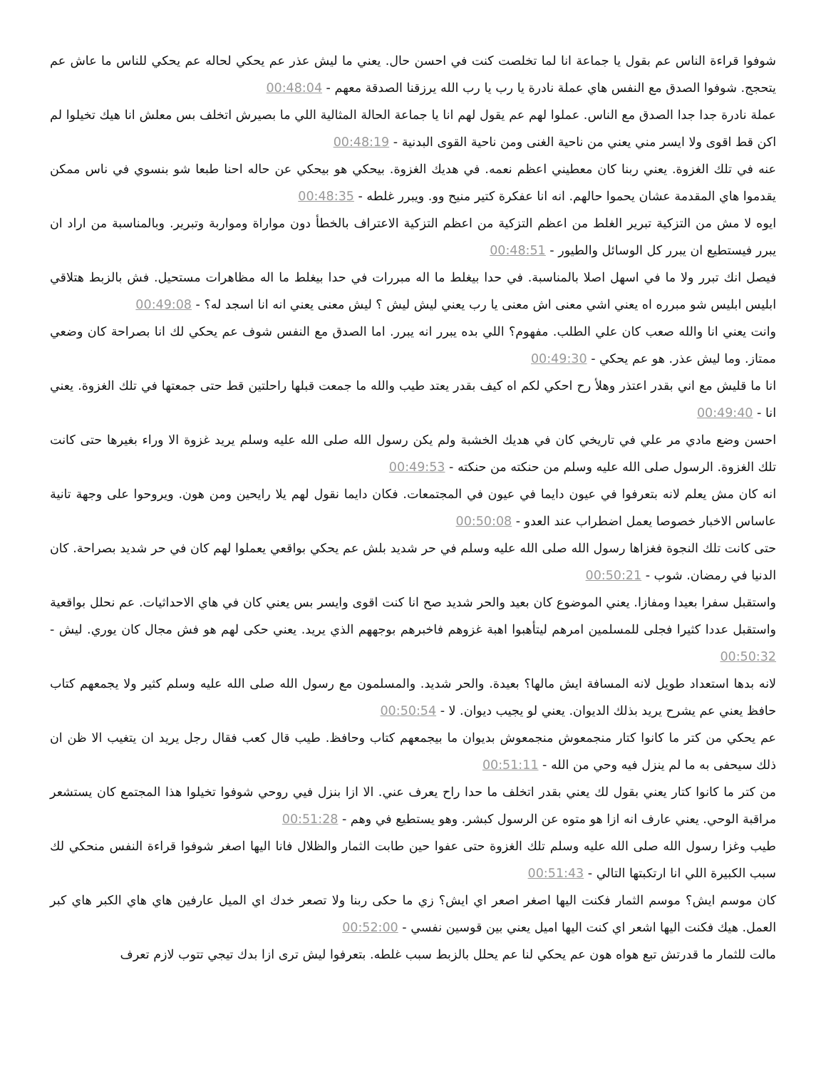شوفوا قراءة الناس عم بقول يا جماعة انا لما تخلصت كنت في احسن حال. يعني ما ليش عذر عم يحكي لحاله عم يحكي للناس ما عاش عم يتحجج. شوفوا الصدق مع النفس هاي عملة نادرة يا رب يا رب الله يرزقنا الصدقة معهم - 00:48:04
عملة نادرة جدا جدا الصدق مع الناس. عملوا لهم عم يقول لهم انا يا جماعة الحالة المثالية اللي ما بصيرش اتخلف بس معلش انا هيك تخيلوا لم اكن قط اقوى ولا ايسر مني يعني من ناحية الغنى ومن ناحية القوى البدنية - 00:48:19
عنه في تلك الغزوة. يعني ربنا كان معطيني اعظم نعمه. في هديك الغزوة. بيحكي هو بيحكي عن حاله احنا طبعا شو بنسوي في ناس ممكن يقدموا هاي المقدمة عشان يحموا حالهم. انه انا عفكرة كتير منيح وو. ويبرر غلطه - 00:48:35
ايوه لا مش من التزكية تبرير الغلط من اعظم التزكية من اعظم التزكية الاعتراف بالخطأ دون مواراة ومواربة وتبرير. وبالمناسبة من اراد ان يبرر فيستطيع ان يبرر كل الوسائل والطيور - 00:48:51
فيصل انك تبرر ولا ما في اسهل اصلا بالمناسبة. في حدا بيغلط ما اله مبررات في حدا بيغلط ما اله مظاهرات مستحيل. فش بالزبط هتلاقي ابليس ابليس شو مبرره اه يعني اشي معنى اش معنى يا رب يعني ليش ليش ؟ ليش معنى يعني انه انا اسجد له؟ - 00:49:08
وانت يعني انا والله صعب كان علي الطلب. مفهوم؟ اللي بده يبرر انه يبرر. اما الصدق مع النفس شوف عم يحكي لك انا بصراحة كان وضعي ممتاز. وما ليش عذر. هو عم يحكي - 00:49:30
انا ما قليش مع اني بقدر اعتذر وهلأ رح احكي لكم اه كيف بقدر يعتد طيب والله ما جمعت قبلها راحلتين قط حتى جمعتها في تلك الغزوة. يعني انا - 00:49:40
احسن وضع مادي مر علي في تاريخي كان في هديك الخشبة ولم يكن رسول الله صلى الله عليه وسلم يريد غزوة الا وراء بغيرها حتى كانت تلك الغزوة. الرسول صلى الله عليه وسلم من حنكته من حنكته - 00:49:53
انه كان مش يعلم لانه بتعرفوا في عيون دايما في عيون في المجتمعات. فكان دايما نقول لهم يلا رايحين ومن هون. ويروحوا على وجهة تانية عاساس الاخبار خصوصا يعمل اضطراب عند العدو - 00:50:08
حتى كانت تلك النجوة فغزاها رسول الله صلى الله عليه وسلم في حر شديد بلش عم يحكي بواقعي يعملوا لهم كان في حر شديد بصراحة. كان الدنيا في رمضان. شوب - 00:50:21
واستقبل سفرا بعيدا ومفازا. يعني الموضوع كان بعيد والحر شديد صح انا كنت اقوى وايسر بس يعني كان في هاي الاحداثيات. عم نحلل بواقعية واستقبل عددا كثيرا فجلى للمسلمين امرهم ليتأهبوا اهبة غزوهم فاخبرهم بوجههم الذي يريد. يعني حكى لهم هو فش مجال كان يوري. ليش - 00:50:32
لانه بدها استعداد طويل لانه المسافة ايش مالها؟ بعيدة. والحر شديد. والمسلمون مع رسول الله صلى الله عليه وسلم كثير ولا يجمعهم كتاب حافظ يعني عم يشرح يريد بذلك الديوان. يعني لو يجيب ديوان. لا - 00:50:54
عم يحكي من كتر ما كانوا كتار منجمعوش منجمعوش بديوان ما بيجمعهم كتاب وحافظ. طيب قال كعب فقال رجل يريد ان يتغيب الا ظن ان ذلك سيحفى به ما لم ينزل فيه وحي من الله - 00:51:11
من كتر ما كانوا كتار يعني بقول لك يعني بقدر اتخلف ما حدا راح يعرف عني. الا ازا بنزل فيي روحي شوفوا تخيلوا هذا المجتمع كان يستشعر مراقبة الوحي. يعني عارف انه ازا هو متوه عن الرسول كبشر. وهو يستطيع في وهم - 00:51:28
طيب وغزا رسول الله صلى الله عليه وسلم تلك الغزوة حتى عفوا حين طابت الثمار والظلال فانا اليها اصغر شوفوا قراءة النفس منحكي لك سبب الكبيرة اللي انا ارتكبتها التالي - 00:51:43
كان موسم ايش؟ موسم الثمار فكنت اليها اصغر اصعر اي ايش؟ زي ما حكى ربنا ولا تصعر خدك اي الميل عارفين هاي هاي الكبر هاي كبر العمل. هيك فكنت اليها اشعر اي كنت اليها اميل يعني بين قوسين نفسي - 00:52:00
مالت للثمار ما قدرتش تبع هواه هون عم يحكي لنا عم يحلل بالزبط سبب غلطه. بتعرفوا ليش ترى ازا بدك تيجي تتوب لازم تعرف